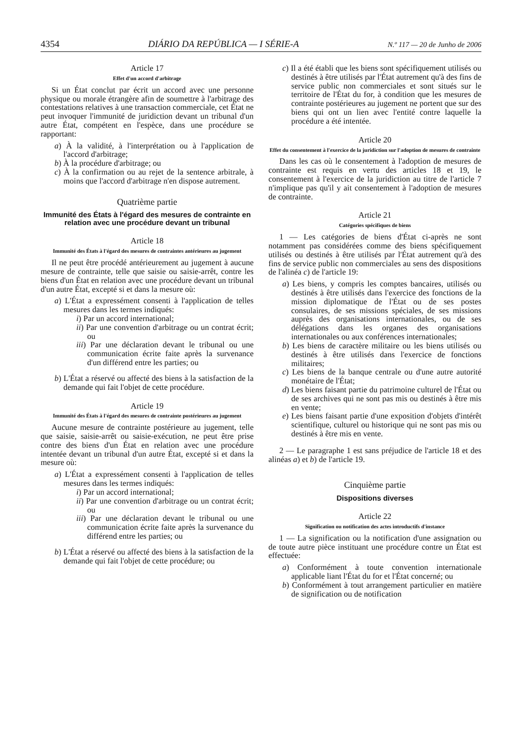4354 DIÁRIO DA REPÚBLICA — I SÉRIE-A N.º 117 — 20 de Junho de 2006
Article 17
Effet d'un accord d'arbitrage
Si un État conclut par écrit un accord avec une personne physique ou morale étrangère afin de soumettre à l'arbitrage des contestations relatives à une transaction commerciale, cet État ne peut invoquer l'immunité de juridiction devant un tribunal d'un autre État, compétent en l'espèce, dans une procédure se rapportant:
a) À la validité, à l'interprétation ou à l'application de l'accord d'arbitrage;
b) À la procédure d'arbitrage; ou
c) À la confirmation ou au rejet de la sentence arbitrale, à moins que l'accord d'arbitrage n'en dispose autrement.
Quatrième partie
Immunité des États à l'égard des mesures de contrainte en relation avec une procédure devant un tribunal
Article 18
Immunité des États à l'égard des mesures de contraintes antérieures au jugement
Il ne peut être procédé antérieurement au jugement à aucune mesure de contrainte, telle que saisie ou saisie-arrêt, contre les biens d'un État en relation avec une procédure devant un tribunal d'un autre État, excepté si et dans la mesure où:
a) L'État a expressément consenti à l'application de telles mesures dans les termes indiqués:
i) Par un accord international;
ii) Par une convention d'arbitrage ou un contrat écrit; ou
iii) Par une déclaration devant le tribunal ou une communication écrite faite après la survenance d'un différend entre les parties; ou
b) L'État a réservé ou affecté des biens à la satisfaction de la demande qui fait l'objet de cette procédure.
Article 19
Immunité des États à l'égard des mesures de contrainte postérieures au jugement
Aucune mesure de contrainte postérieure au jugement, telle que saisie, saisie-arrêt ou saisie-exécution, ne peut être prise contre des biens d'un État en relation avec une procédure intentée devant un tribunal d'un autre État, excepté si et dans la mesure où:
a) L'État a expressément consenti à l'application de telles mesures dans les termes indiqués:
i) Par un accord international;
ii) Par une convention d'arbitrage ou un contrat écrit; ou
iii) Par une déclaration devant le tribunal ou une communication écrite faite après la survenance du différend entre les parties; ou
b) L'État a réservé ou affecté des biens à la satisfaction de la demande qui fait l'objet de cette procédure; ou
c) Il a été établi que les biens sont spécifiquement utilisés ou destinés à être utilisés par l'État autrement qu'à des fins de service public non commerciales et sont situés sur le territoire de l'État du for, à condition que les mesures de contrainte postérieures au jugement ne portent que sur des biens qui ont un lien avec l'entité contre laquelle la procédure a été intentée.
Article 20
Effet du consentement à l'exercice de la juridiction sur l'adoption de mesures de contrainte
Dans les cas où le consentement à l'adoption de mesures de contrainte est requis en vertu des articles 18 et 19, le consentement à l'exercice de la juridiction au titre de l'article 7 n'implique pas qu'il y ait consentement à l'adoption de mesures de contrainte.
Article 21
Catégories spécifiques de biens
1 — Les catégories de biens d'État ci-après ne sont notamment pas considérées comme des biens spécifiquement utilisés ou destinés à être utilisés par l'État autrement qu'à des fins de service public non commerciales au sens des dispositions de l'alinéa c) de l'article 19:
a) Les biens, y compris les comptes bancaires, utilisés ou destinés à être utilisés dans l'exercice des fonctions de la mission diplomatique de l'État ou de ses postes consulaires, de ses missions spéciales, de ses missions auprès des organisations internationales, ou de ses délégations dans les organes des organisations internationales ou aux conférences internationales;
b) Les biens de caractère militaire ou les biens utilisés ou destinés à être utilisés dans l'exercice de fonctions militaires;
c) Les biens de la banque centrale ou d'une autre autorité monétaire de l'État;
d) Les biens faisant partie du patrimoine culturel de l'État ou de ses archives qui ne sont pas mis ou destinés à être mis en vente;
e) Les biens faisant partie d'une exposition d'objets d'intérêt scientifique, culturel ou historique qui ne sont pas mis ou destinés à être mis en vente.
2 — Le paragraphe 1 est sans préjudice de l'article 18 et des alinéas a) et b) de l'article 19.
Cinquième partie
Dispositions diverses
Article 22
Signification ou notification des actes introductifs d'instance
1 — La signification ou la notification d'une assignation ou de toute autre pièce instituant une procédure contre un État est effectuée:
a) Conformément à toute convention internationale applicable liant l'État du for et l'État concerné; ou
b) Conformément à tout arrangement particulier en matière de signification ou de notification